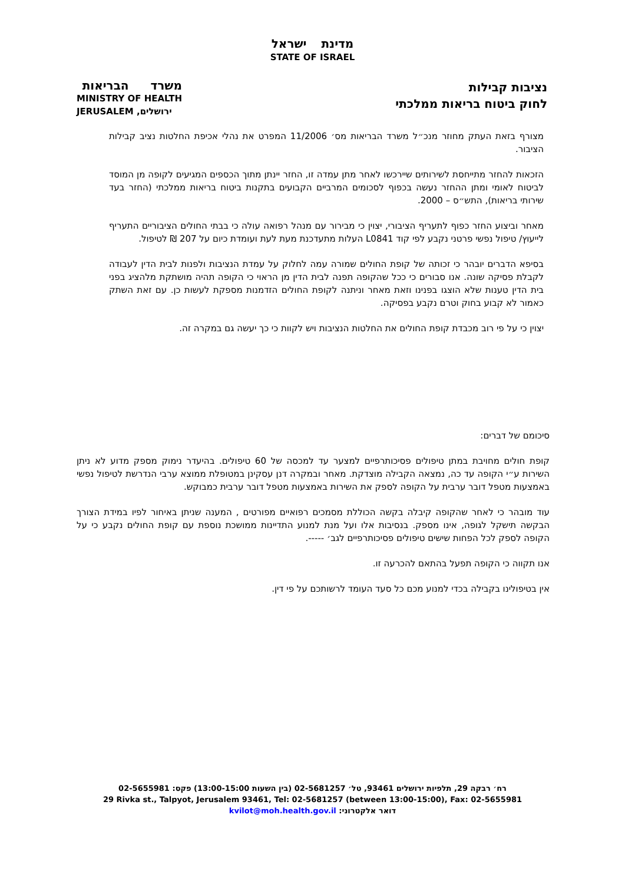מדינת ישראל
STATE OF ISRAEL
נציבות קבילות
לחוק ביטוח בריאות ממלכתי
משרד הבריאות
MINISTRY OF HEALTH
JERUSALEM ירושלים,
מצורף בזאת העתק מחוזר מנכ״ל משרד הבריאות מס׳ 11/2006 המפרט את נהלי אכיפת החלטות נציב קבילות הציבור.
הזכאות להחזר מתייחסת לשירותים שיירכשו לאחר מתן עמדה זו, החזר יינתן מתוך הכספים המגיעים לקופה מן המוסד לביטוח לאומי ומתן ההחזר נעשה בכפוף לסכומים המרביים הקבועים בתקנות ביטוח בריאות ממלכתי (החזר בעד שירותי בריאות), התש״ס – 2000.
מאחר וביצוע החזר כפוף לתעריף הציבורי, יצוין כי מבירור עם מנהל רפואה עולה כי בבתי החולים הציבוריים התעריף לייעוץ/ טיפול נפשי פרטני נקבע לפי קוד L0841 העלות מתעדכנת מעת לעת ועומדת כיום על 207 ₪ לטיפול.
בסיפא הדברים יובהר כי זכותה של קופת החולים שמורה עמה לחלוק על עמדת הנציבות ולפנות לבית הדין לעבודה לקבלת פסיקה שונה. אנו סבורים כי ככל שהקופה תפנה לבית הדין מן הראוי כי הקופה תהיה מושתקת מלהציג בפני בית הדין טענות שלא הוצגו בפנינו וזאת מאחר וניתנה לקופת החולים הזדמנות מספקת לעשות כן. עם זאת השתק כאמור לא קבוע בחוק וטרם נקבע בפסיקה.
יצוין כי על פי רוב מכבדת קופת החולים את החלטות הנציבות ויש לקוות כי כך יעשה גם במקרה זה.
סיכומם של דברים:
קופת חולים מחויבת במתן טיפולים פסיכותרפיים למצער עד למכסה של 60 טיפולים. בהיעדר נימוק מספק מדוע לא ניתן השירות ע״י הקופה עד כה, נמצאה הקבילה מוצדקת. מאחר ובמקרה דנן עסקינן במטופלת ממוצא ערבי הנדרשת לטיפול נפשי באמצעות מטפל דובר ערבית על הקופה לספק את השירות באמצעות מטפל דובר ערבית כמבוקש.
עוד מובהר כי לאחר שהקופה קיבלה בקשה הכוללת מסמכים רפואיים מפורטים , המענה שניתן באיחור לפיו במידת הצורך הבקשה תישקל לגופה, אינו מספק. בנסיבות אלו ועל מנת למנוע התדיינות ממושכת נוספת עם קופת החולים נקבע כי על הקופה לספק לכל הפחות שישים טיפולים פסיכותרפיים לגב׳ -----.
אנו תקווה כי הקופה תפעל בהתאם להכרעה זו.
אין בטיפולינו בקבילה בכדי למנוע מכם כל סעד העומד לרשותכם על פי דין.
רח׳ רבקה 29, תלפיות ירושלים 93461, טל׳ 02-5681257 (בין השעות 13:00-15:00) פקס: 02-5655981
29 Rivka st., Talpyot, Jerusalem 93461, Tel: 02-5681257 (between 13:00-15:00), Fax: 02-5655981
דואר אלקטרוני: kvilot@moh.health.gov.il